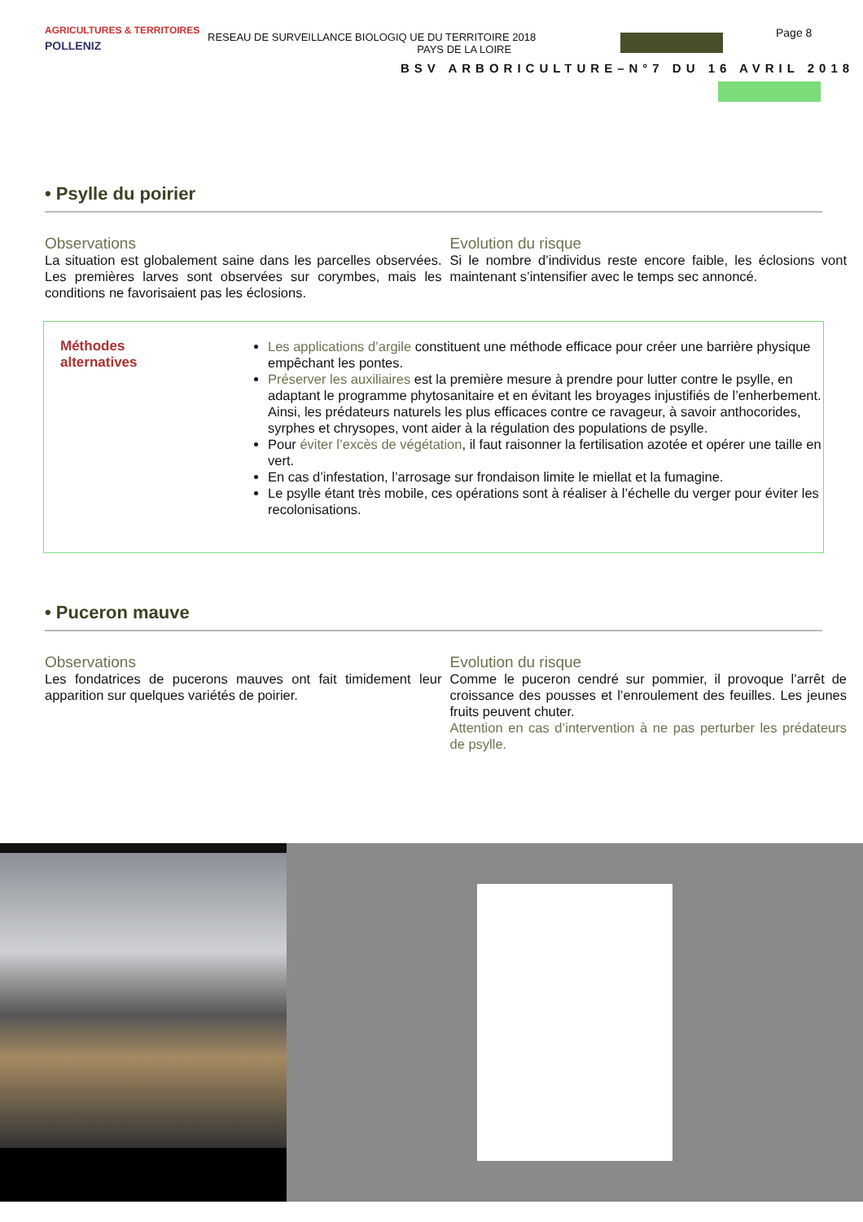AGRICULTURES & TERRITOIRES
POLLENIZ
RESEAU DE SURVEILLANCE BIOLOGIQ UE DU TERRITOIRE 2018
PAYS DE LA LOIRE
Page 8
BSV ARBORICULTURE–N°7 DU 16 AVRIL 2018
• Psylle du poirier
Observations
La situation est globalement saine dans les parcelles observées. Les premières larves sont observées sur corymbes, mais les conditions ne favorisaient pas les éclosions.
Evolution du risque
Si le nombre d’individus reste encore faible, les éclosions vont maintenant s’intensifier avec le temps sec annoncé.
Méthodes
alternatives
Les applications d’argile constituent une méthode efficace pour créer une barrière physique empêchant les pontes.
Préserver les auxiliaires est la première mesure à prendre pour lutter contre le psylle, en adaptant le programme phytosanitaire et en évitant les broyages injustifiés de l’enherbement. Ainsi, les prédateurs naturels les plus efficaces contre ce ravageur, à savoir anthocorides, syrphes et chrysopes, vont aider à la régulation des populations de psylle.
Pour éviter l’excès de végétation, il faut raisonner la fertilisation azotée et opérer une taille en vert.
En cas d’infestation, l’arrosage sur frondaison limite le miellat et la fumagine.
Le psylle étant très mobile, ces opérations sont à réaliser à l’échelle du verger pour éviter les recolonisations.
• Puceron mauve
Observations
Les fondatrices de pucerons mauves ont fait timidement leur apparition sur quelques variétés de poirier.
Evolution du risque
Comme le puceron cendré sur pommier, il provoque l’arrêt de croissance des pousses et l’enroulement des feuilles. Les jeunes fruits peuvent chuter.
Attention en cas d’intervention à ne pas perturber les prédateurs de psylle.